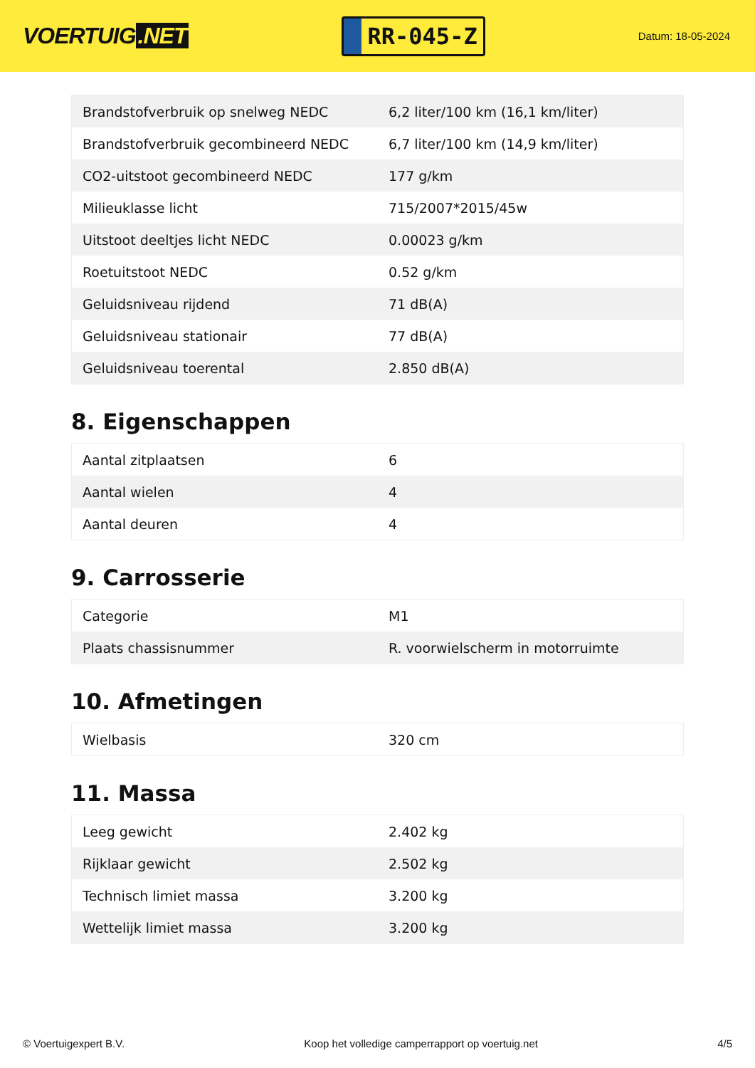VOERTUIG.NET
RR-045-Z
Datum: 18-05-2024
| Brandstofverbruik op snelweg NEDC | 6,2 liter/100 km (16,1 km/liter) |
| Brandstofverbruik gecombineerd NEDC | 6,7 liter/100 km (14,9 km/liter) |
| CO2-uitstoot gecombineerd NEDC | 177 g/km |
| Milieuklasse licht | 715/2007*2015/45w |
| Uitstoot deeltjes licht NEDC | 0.00023 g/km |
| Roetuitstoot NEDC | 0.52 g/km |
| Geluidsniveau rijdend | 71 dB(A) |
| Geluidsniveau stationair | 77 dB(A) |
| Geluidsniveau toerental | 2.850 dB(A) |
8. Eigenschappen
| Aantal zitplaatsen | 6 |
| Aantal wielen | 4 |
| Aantal deuren | 4 |
9. Carrosserie
| Categorie | M1 |
| Plaats chassisnummer | R. voorwielscherm in motorruimte |
10. Afmetingen
| Wielbasis | 320 cm |
11. Massa
| Leeg gewicht | 2.402 kg |
| Rijklaar gewicht | 2.502 kg |
| Technisch limiet massa | 3.200 kg |
| Wettelijk limiet massa | 3.200 kg |
© Voertuigexpert B.V. Koop het volledige camperrapport op voertuig.net 4/5